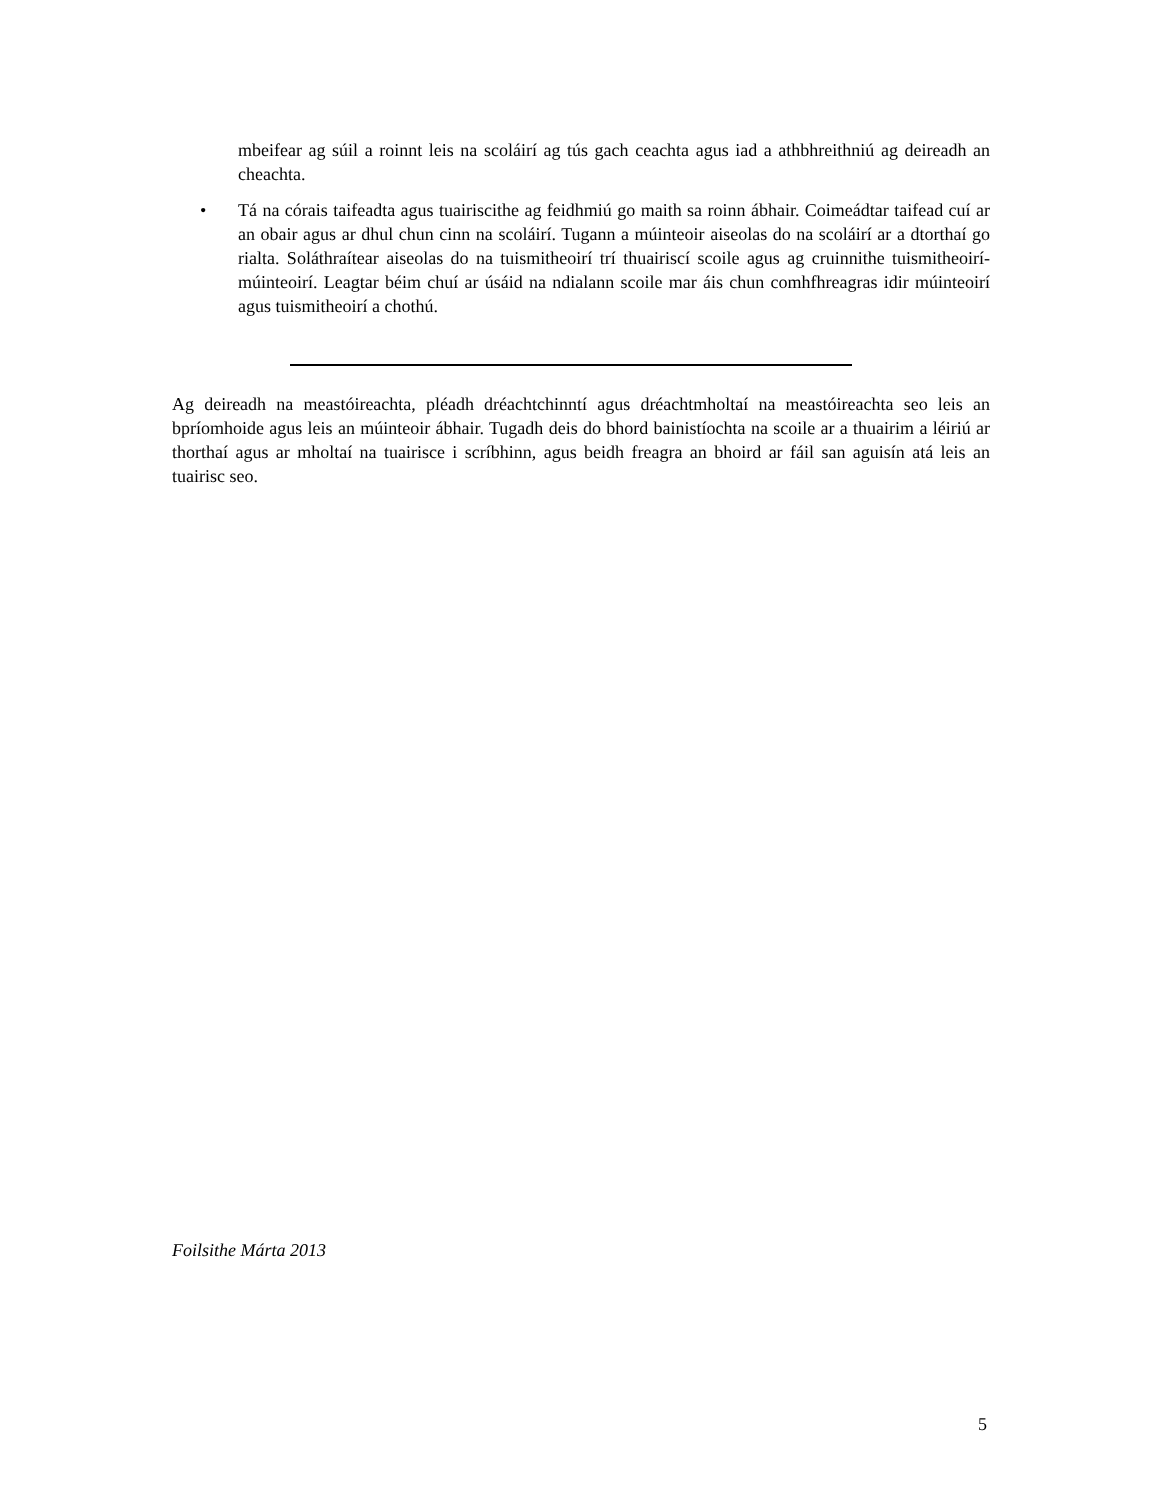mbeifear ag súil a roinnt leis na scoláirí ag tús gach ceachta agus iad a athbhreithniú ag deireadh an cheachta.
• Tá na córais taifeadta agus tuairiscithe ag feidhmiú go maith sa roinn ábhair. Coimeádtar taifead cuí ar an obair agus ar dhul chun cinn na scoláirí. Tugann a múinteoir aiseolas do na scoláirí ar a dtorthaí go rialta. Soláthraítear aiseolas do na tuismitheoirí trí thuairiscí scoile agus ag cruinnithe tuismitheoirí-múinteoirí. Leagtar béim chuí ar úsáid na ndialann scoile mar áis chun comhfhreagras idir múinteoirí agus tuismitheoirí a chothú.
Ag deireadh na meastóireachta, pléadh dréachtchinntí agus dréachtmholtaí na meastóireachta seo leis an bpríomhoide agus leis an múinteoir ábhair. Tugadh deis do bhord bainistíochta na scoile ar a thuairim a léiriú ar thorthaí agus ar mholtaí na tuairisce i scríbhinn, agus beidh freagra an bhoird ar fáil san aguisín atá leis an tuairisc seo.
Foilsithe Márta 2013
5